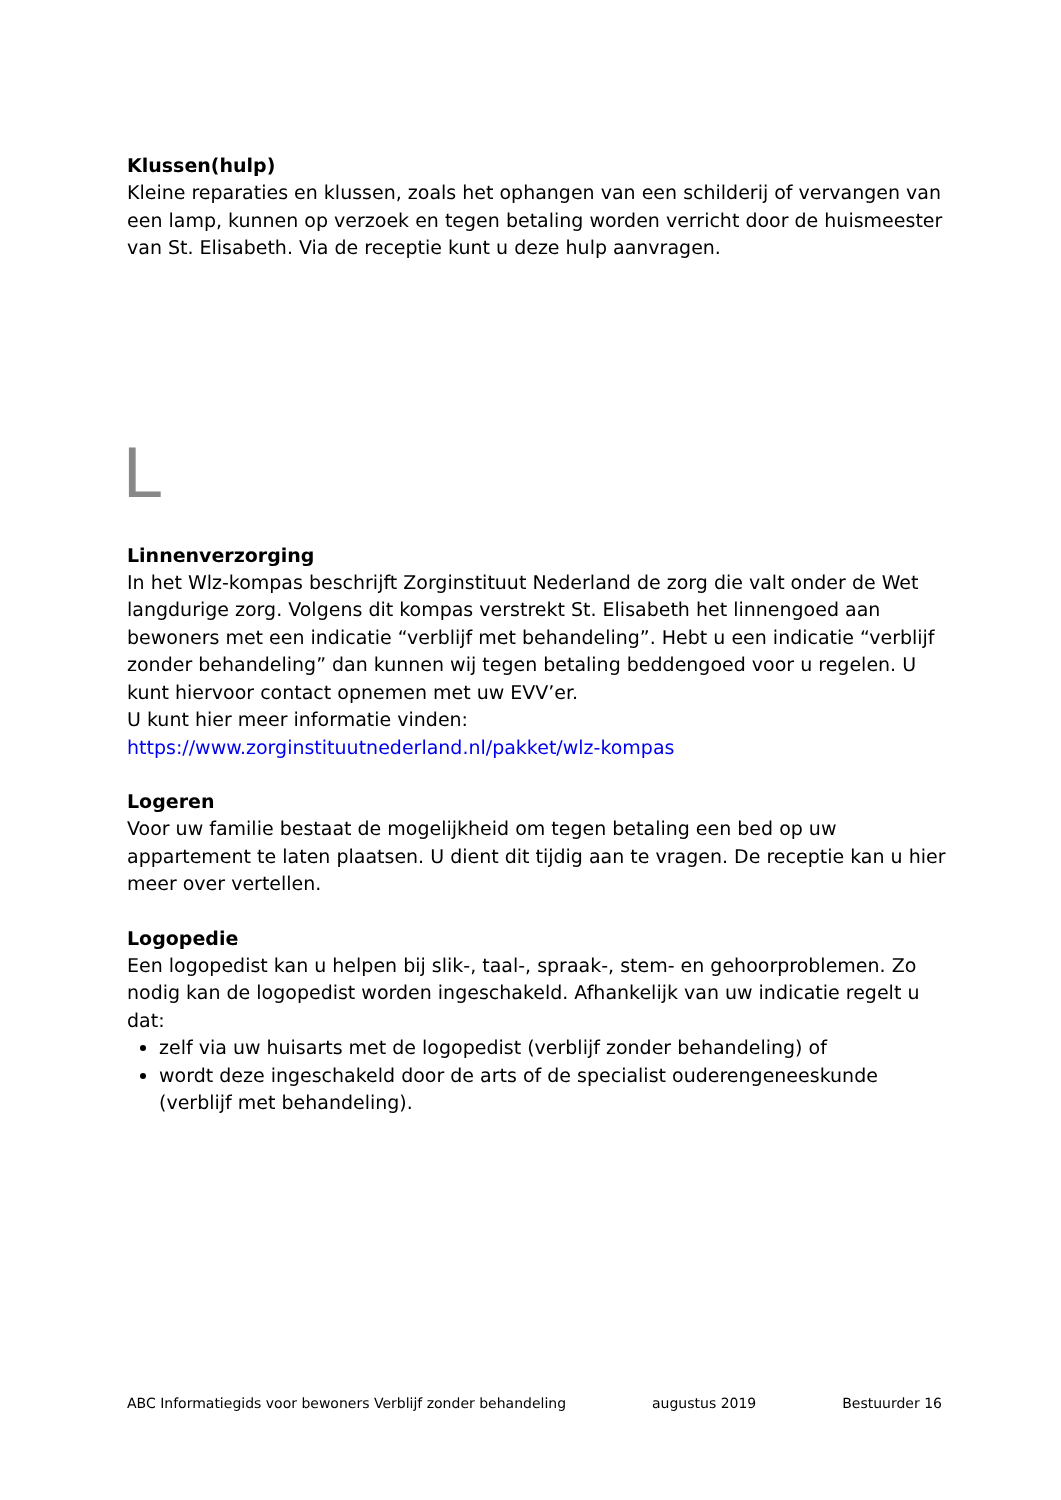Klussen(hulp)
Kleine reparaties en klussen, zoals het ophangen van een schilderij of vervangen van een lamp, kunnen op verzoek en tegen betaling worden verricht door de huismeester van St. Elisabeth. Via de receptie kunt u deze hulp aanvragen.
L
Linnenverzorging
In het Wlz-kompas beschrijft Zorginstituut Nederland de zorg die valt onder de Wet langdurige zorg. Volgens dit kompas verstrekt St. Elisabeth het linnengoed aan bewoners met een indicatie “verblijf met behandeling”. Hebt u een indicatie “verblijf zonder behandeling” dan kunnen wij tegen betaling beddengoed voor u regelen. U kunt hiervoor contact opnemen met uw EVV’er.
U kunt hier meer informatie vinden:
https://www.zorginstituutnederland.nl/pakket/wlz-kompas
Logeren
Voor uw familie bestaat de mogelijkheid om tegen betaling een bed op uw appartement te laten plaatsen. U dient dit tijdig aan te vragen. De receptie kan u hier meer over vertellen.
Logopedie
Een logopedist kan u helpen bij slik-, taal-, spraak-, stem- en gehoorproblemen. Zo nodig kan de logopedist worden ingeschakeld. Afhankelijk van uw indicatie regelt u dat:
zelf via uw huisarts met de logopedist (verblijf zonder behandeling) of
wordt deze ingeschakeld door de arts of de specialist ouderengeneeskunde (verblijf met behandeling).
ABC Informatiegids voor bewoners Verblijf zonder behandeling augustus 2019 Bestuurder 16